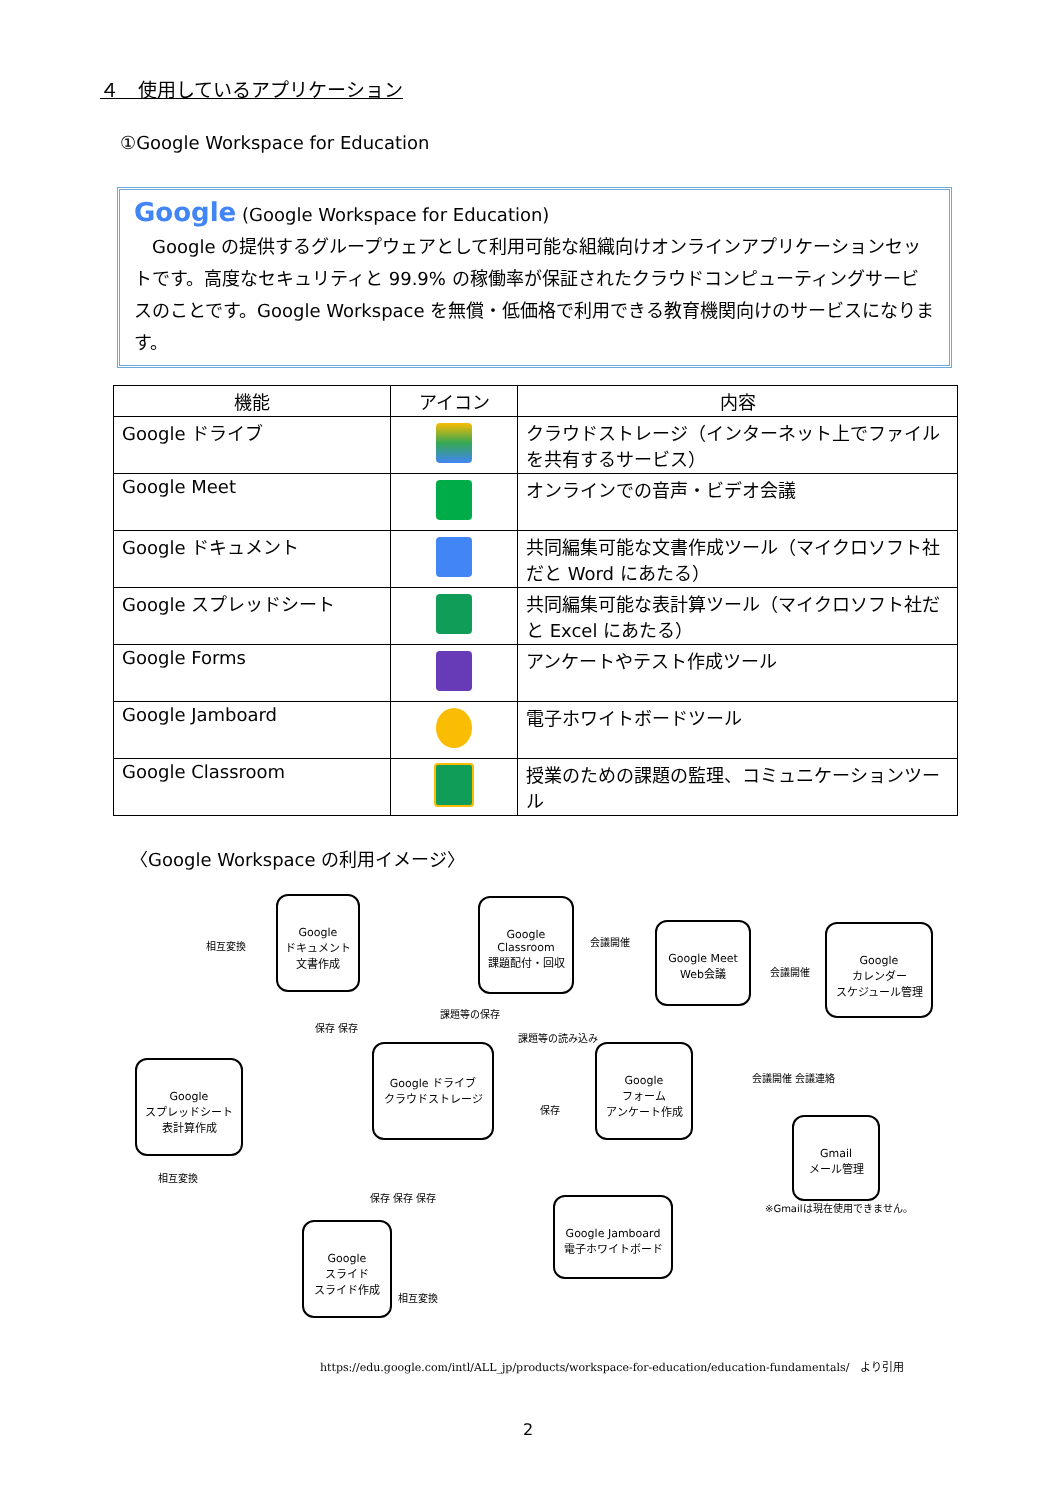４　使用しているアプリケーション
①Google Workspace for Education
Google (Google Workspace for Education)
　Google の提供するグループウェアとして利用可能な組織向けオンラインアプリケーションセットです。高度なセキュリティと 99.9% の稼働率が保証されたクラウドコンピューティングサービスのことです。Google Workspace を無償・低価格で利用できる教育機関向けのサービスになります。
| 機能 | アイコン | 内容 |
| --- | --- | --- |
| Google ドライブ | | クラウドストレージ（インターネット上でファイルを共有するサービス） |
| Google Meet | | オンラインでの音声・ビデオ会議 |
| Google ドキュメント | | 共同編集可能な文書作成ツール（マイクロソフト社だと Word にあたる） |
| Google スプレッドシート | | 共同編集可能な表計算ツール（マイクロソフト社だと Excel にあたる） |
| Google Forms | | アンケートやテスト作成ツール |
| Google Jamboard | | 電子ホワイトボードツール |
| Google Classroom | | 授業のための課題の監理、コミュニケーションツール |
〈Google Workspace の利用イメージ〉
Google
ドキュメント
文書作成
Google
Classroom
課題配付・回収
Google Meet
Web会議
Google
カレンダー
スケジュール管理
Google
スプレッドシート
表計算作成
Google ドライブ
クラウドストレージ
Google
フォーム
アンケート作成
Gmail
メール管理
Google
スライド
スライド作成
Google Jamboard
電子ホワイトボード
※Gmailは現在使用できません。
相互変換
保存 保存
会議開催
会議開催
課題等の保存
課題等の読み込み
会議開催 会議連絡
保存
相互変換
保存 保存 保存
相互変換
https://edu.google.com/intl/ALL_jp/products/workspace-for-education/education-fundamentals/　より引用
2